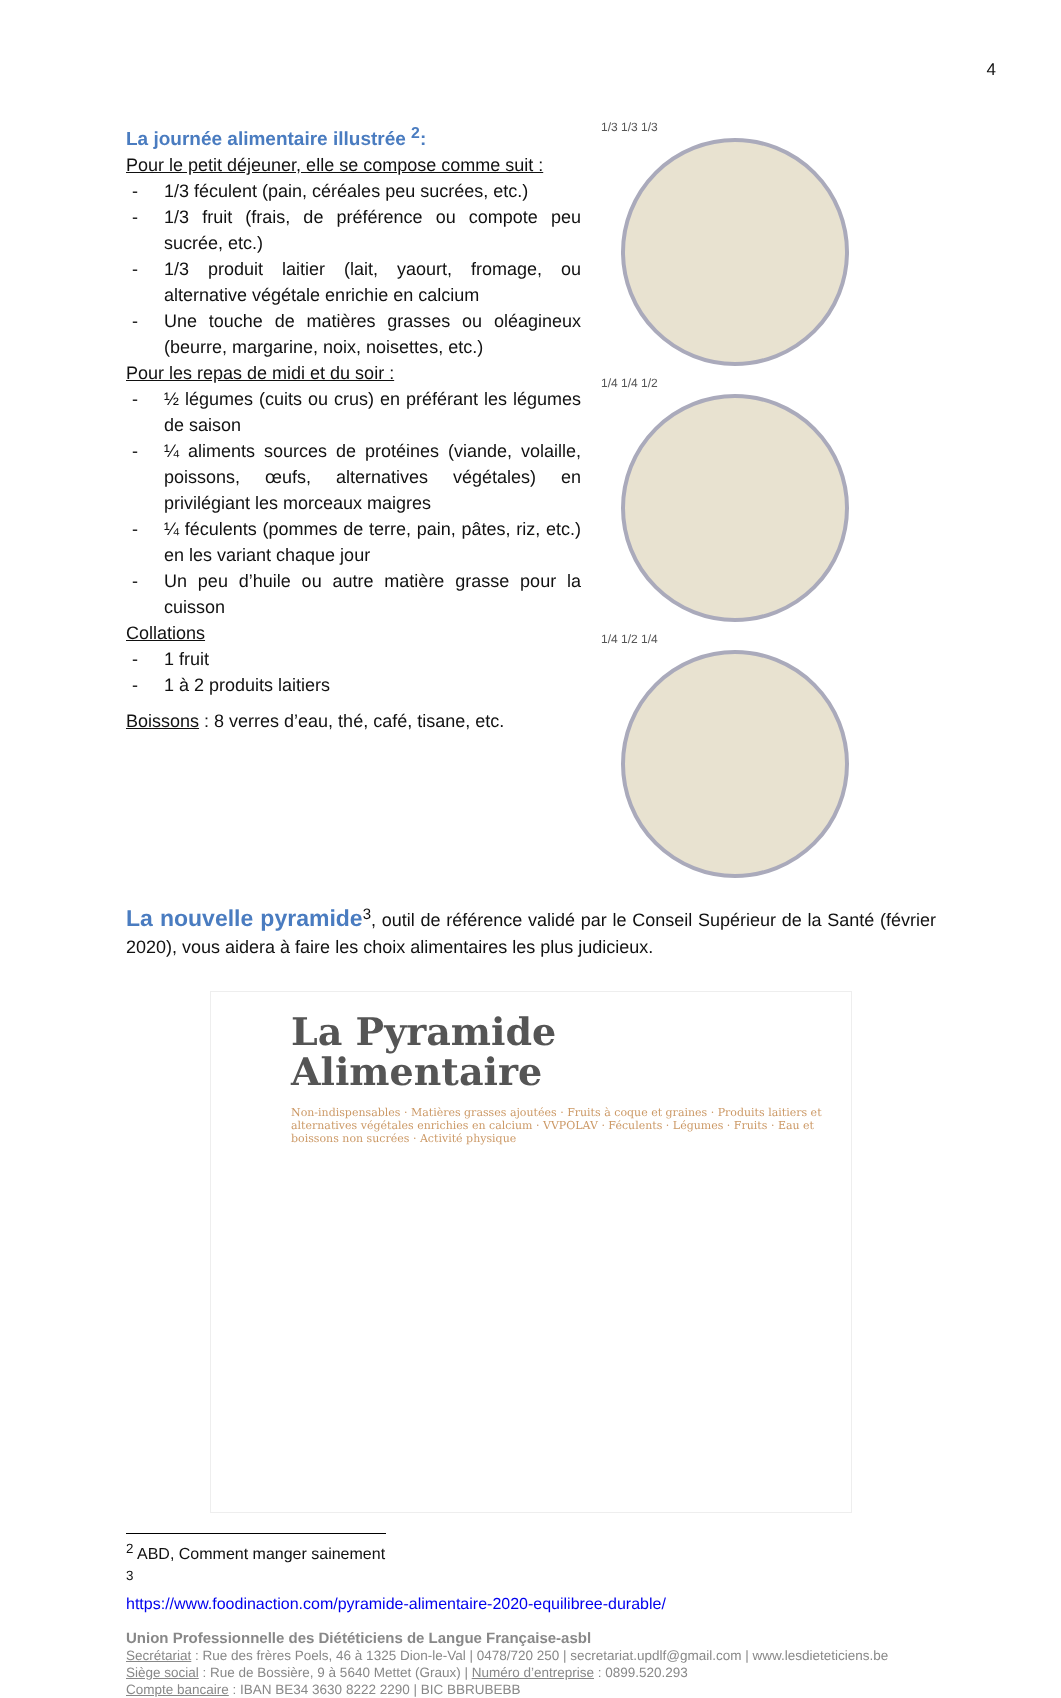4
La journée alimentaire illustrée <sup>2</sup>:
Pour le petit déjeuner, elle se compose comme suit :
- 1/3 féculent (pain, céréales peu sucrées, etc.)
- 1/3 fruit (frais, de préférence ou compote peu sucrée, etc.)
- 1/3 produit laitier (lait, yaourt, fromage, ou alternative végétale enrichie en calcium
- Une touche de matières grasses ou oléagineux (beurre, margarine, noix, noisettes, etc.)
Pour les repas de midi et du soir :
- ½ légumes (cuits ou crus) en préférant les légumes de saison
- ¼ aliments sources de protéines (viande, volaille, poissons, œufs, alternatives végétales) en privilégiant les morceaux maigres
- ¼ féculents (pommes de terre, pain, pâtes, riz, etc.) en les variant chaque jour
- Un peu d’huile ou autre matière grasse pour la cuisson
Collations
- 1 fruit
- 1 à 2 produits laitiers
Boissons : 8 verres d’eau, thé, café, tisane, etc.
1/3 1/3 1/3
1/4 1/4 1/2
1/4 1/2 1/4
La nouvelle pyramide<sup>3</sup>, outil de référence validé par le Conseil Supérieur de la Santé (février 2020), vous aidera à faire les choix alimentaires les plus judicieux.
La Pyramide
Alimentaire
Non-indispensables · Matières grasses ajoutées · Fruits à coque et graines · Produits laitiers et alternatives végétales enrichies en calcium · VVPOLAV · Féculents · Légumes · Fruits · Eau et boissons non sucrées · Activité physique
<sup>2</sup> ABD, Comment manger sainement
<sup>3</sup> https://www.foodinaction.com/pyramide-alimentaire-2020-equilibree-durable/
Union Professionnelle des Diététiciens de Langue Française-asbl
Secrétariat : Rue des frères Poels, 46 à 1325 Dion-le-Val | 0478/720 250 | secretariat.updlf@gmail.com | www.lesdieteticiens.be
Siège social : Rue de Bossière, 9 à 5640 Mettet (Graux) | Numéro d’entreprise : 0899.520.293
Compte bancaire : IBAN BE34 3630 8222 2290 | BIC BBRUBEBB